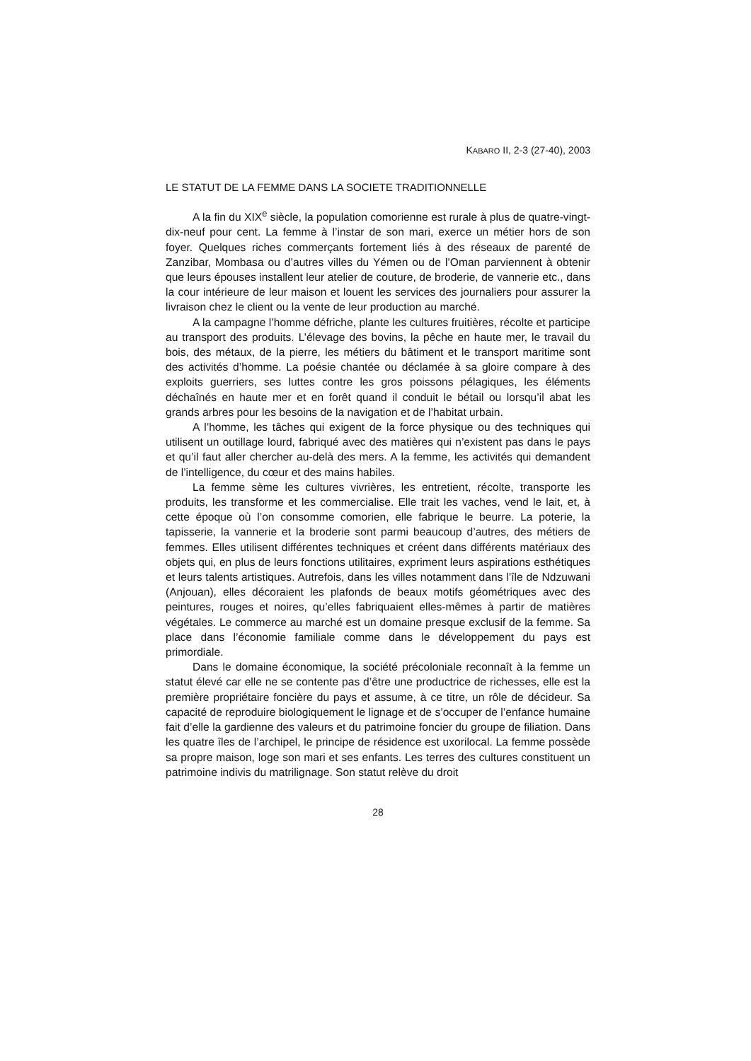KABARO II, 2-3 (27-40), 2003
LE STATUT DE LA FEMME DANS LA SOCIETE TRADITIONNELLE
A la fin du XIX<sup>e</sup> siècle, la population comorienne est rurale à plus de quatre-vingt-dix-neuf pour cent. La femme à l’instar de son mari, exerce un métier hors de son foyer. Quelques riches commerçants fortement liés à des réseaux de parenté de Zanzibar, Mombasa ou d’autres villes du Yémen ou de l’Oman parviennent à obtenir que leurs épouses installent leur atelier de couture, de broderie, de vannerie etc., dans la cour intérieure de leur maison et louent les services des journaliers pour assurer la livraison chez le client ou la vente de leur production au marché.
A la campagne l’homme défriche, plante les cultures fruitières, récolte et participe au transport des produits. L’élevage des bovins, la pêche en haute mer, le travail du bois, des métaux, de la pierre, les métiers du bâtiment et le transport maritime sont des activités d’homme. La poésie chantée ou déclamée à sa gloire compare à des exploits guerriers, ses luttes contre les gros poissons pélagiques, les éléments déchaînés en haute mer et en forêt quand il conduit le bétail ou lorsqu’il abat les grands arbres pour les besoins de la navigation et de l’habitat urbain.
A l’homme, les tâches qui exigent de la force physique ou des techniques qui utilisent un outillage lourd, fabriqué avec des matières qui n’existent pas dans le pays et qu’il faut aller chercher au-delà des mers. A la femme, les activités qui demandent de l’intelligence, du cœur et des mains habiles.
La femme sème les cultures vivrières, les entretient, récolte, transporte les produits, les transforme et les commercialise. Elle trait les vaches, vend le lait, et, à cette époque où l’on consomme comorien, elle fabrique le beurre. La poterie, la tapisserie, la vannerie et la broderie sont parmi beaucoup d’autres, des métiers de femmes. Elles utilisent différentes techniques et créent dans différents matériaux des objets qui, en plus de leurs fonctions utilitaires, expriment leurs aspirations esthétiques et leurs talents artistiques. Autrefois, dans les villes notamment dans l’île de Ndzuwani (Anjouan), elles décoraient les plafonds de beaux motifs géométriques avec des peintures, rouges et noires, qu’elles fabriquaient elles-mêmes à partir de matières végétales. Le commerce au marché est un domaine presque exclusif de la femme. Sa place dans l’économie familiale comme dans le développement du pays est primordiale.
Dans le domaine économique, la société précoloniale reconnaît à la femme un statut élevé car elle ne se contente pas d’être une productrice de richesses, elle est la première propriétaire foncière du pays et assume, à ce titre, un rôle de décideur. Sa capacité de reproduire biologiquement le lignage et de s’occuper de l’enfance humaine fait d’elle la gardienne des valeurs et du patrimoine foncier du groupe de filiation. Dans les quatre îles de l’archipel, le principe de résidence est uxorilocal. La femme possède sa propre maison, loge son mari et ses enfants. Les terres des cultures constituent un patrimoine indivis du matrilignage. Son statut relève du droit
28